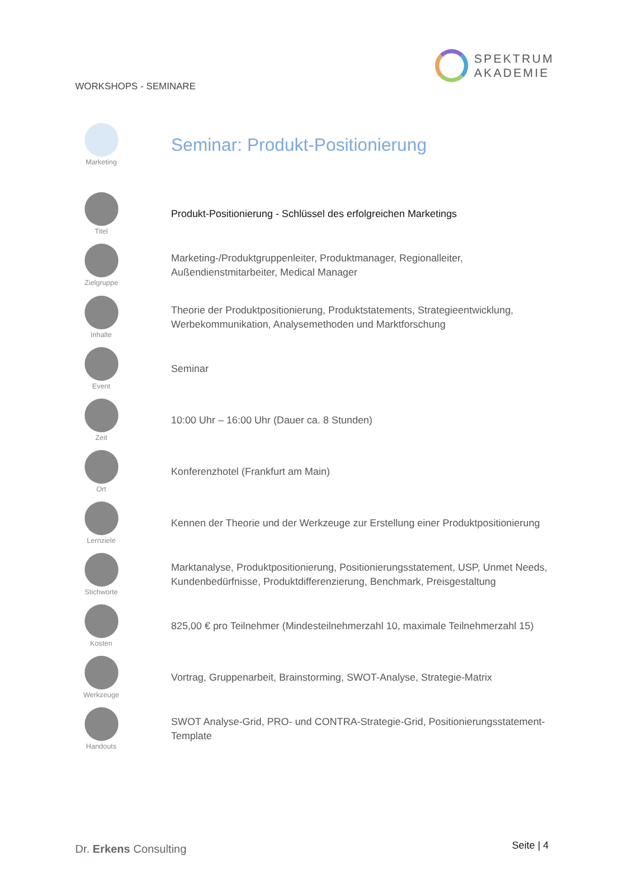WORKSHOPS - SEMINARE
SPEKTRUM
AKADEMIE
Marketing
Seminar: Produkt-Positionierung
Titel
Produkt-Positionierung - Schlüssel des erfolgreichen Marketings
Zielgruppe
Marketing-/Produktgruppenleiter, Produktmanager, Regionalleiter,
Außendienstmitarbeiter, Medical Manager
Inhalte
Theorie der Produktpositionierung, Produktstatements, Strategieentwicklung,
Werbekommunikation, Analysemethoden und Marktforschung
Event
Seminar
Zeit
10:00 Uhr – 16:00 Uhr (Dauer ca. 8 Stunden)
Ort
Konferenzhotel (Frankfurt am Main)
Lernziele
Kennen der Theorie und der Werkzeuge zur Erstellung einer Produktpositionierung
Stichworte
Marktanalyse, Produktpositionierung, Positionierungsstatement, USP, Unmet Needs,
Kundenbedürfnisse, Produktdifferenzierung, Benchmark, Preisgestaltung
Kosten
825,00 € pro Teilnehmer (Mindesteilnehmerzahl 10, maximale Teilnehmerzahl 15)
Werkzeuge
Vortrag, Gruppenarbeit, Brainstorming, SWOT-Analyse, Strategie-Matrix
Handouts
SWOT Analyse-Grid, PRO- und CONTRA-Strategie-Grid, Positionierungsstatement-
Template
Dr. Erkens Consulting Seite | 4